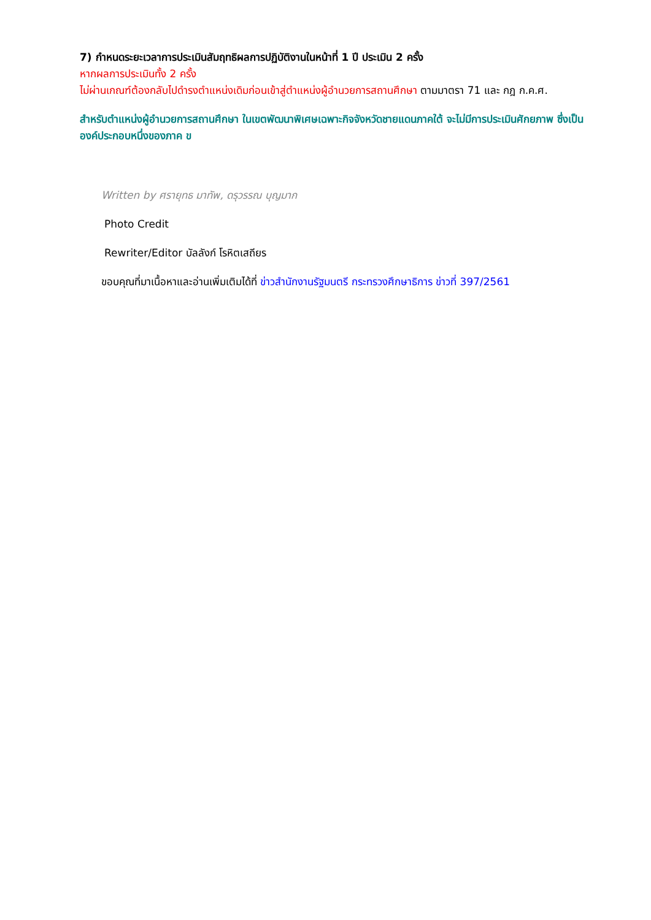7) กำหนดระยะเวลาการประเมินสัมฤทธิผลการปฏิบัติงานในหน้าที่ 1 ปี ประเมิน 2 ครั้ง
หากผลการประเมินทั้ง 2 ครั้ง
ไม่ผ่านเกณฑ์ต้องกลับไปดำรงตำแหน่งเดิมก่อนเข้าสู่ตำแหน่งผู้อำนวยการสถานศึกษา ตามมาตรา 71 และ กฎ ก.ค.ศ.
สำหรับตำแหน่งผู้อำนวยการสถานศึกษา ในเขตพัฒนาพิเศษเฉพาะกิจจังหวัดชายแดนภาคใต้ จะไม่มีการประเมินศักยภาพ ซึ่งเป็นองค์ประกอบหนึ่งของภาค ข
Written by ศรายุทธ มาทัพ, ดรุวรรณ บุญมาก
Photo Credit
Rewriter/Editor บัลลังก์ โรหิตเสถียร
ขอบคุณที่มาเนื้อหาและอ่านเพิ่มเติมได้ที่ ข่าวสำนักงานรัฐมนตรี กระทรวงศึกษาธิการ ข่าวที่ 397/2561